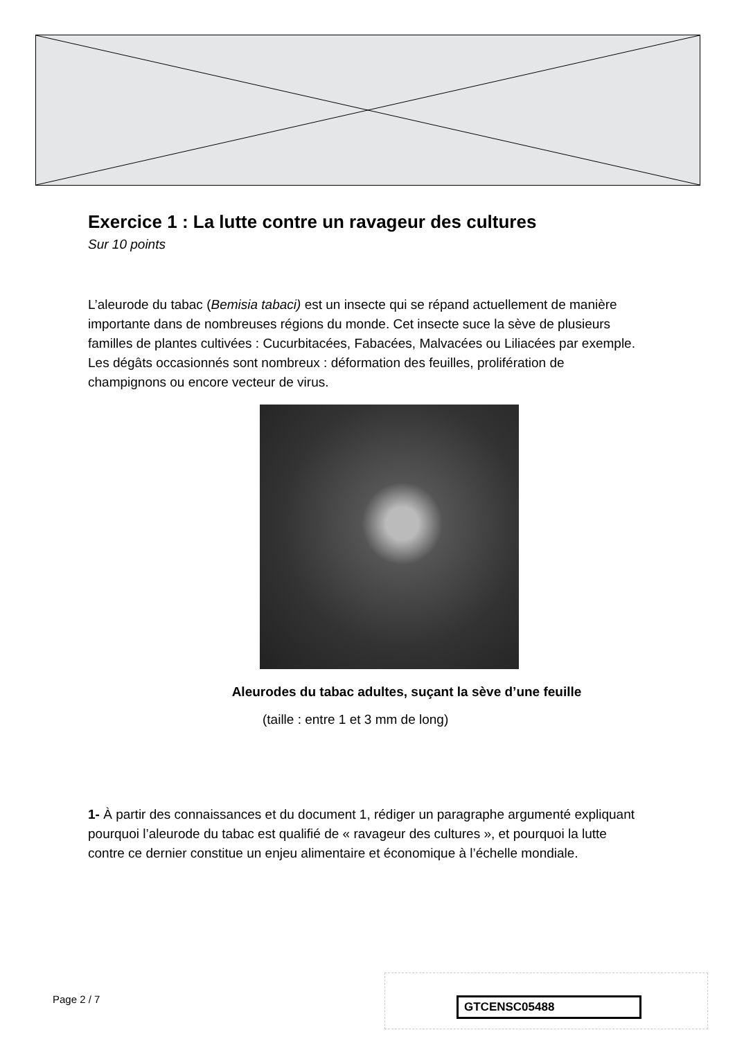Exercice 1 : La lutte contre un ravageur des cultures
Sur 10 points
L’aleurode du tabac (Bemisia tabaci) est un insecte qui se répand actuellement de manière importante dans de nombreuses régions du monde. Cet insecte suce la sève de plusieurs familles de plantes cultivées : Cucurbitacées, Fabacées, Malvacées ou Liliacées par exemple. Les dégâts occasionnés sont nombreux : déformation des feuilles, prolifération de champignons ou encore vecteur de virus.
Aleurodes du tabac adultes, suçant la sève d’une feuille
(taille : entre 1 et 3 mm de long)
1- À partir des connaissances et du document 1, rédiger un paragraphe argumenté expliquant pourquoi l’aleurode du tabac est qualifié de « ravageur des cultures », et pourquoi la lutte contre ce dernier constitue un enjeu alimentaire et économique à l’échelle mondiale.
Page 2 / 7 GTCENSC05488